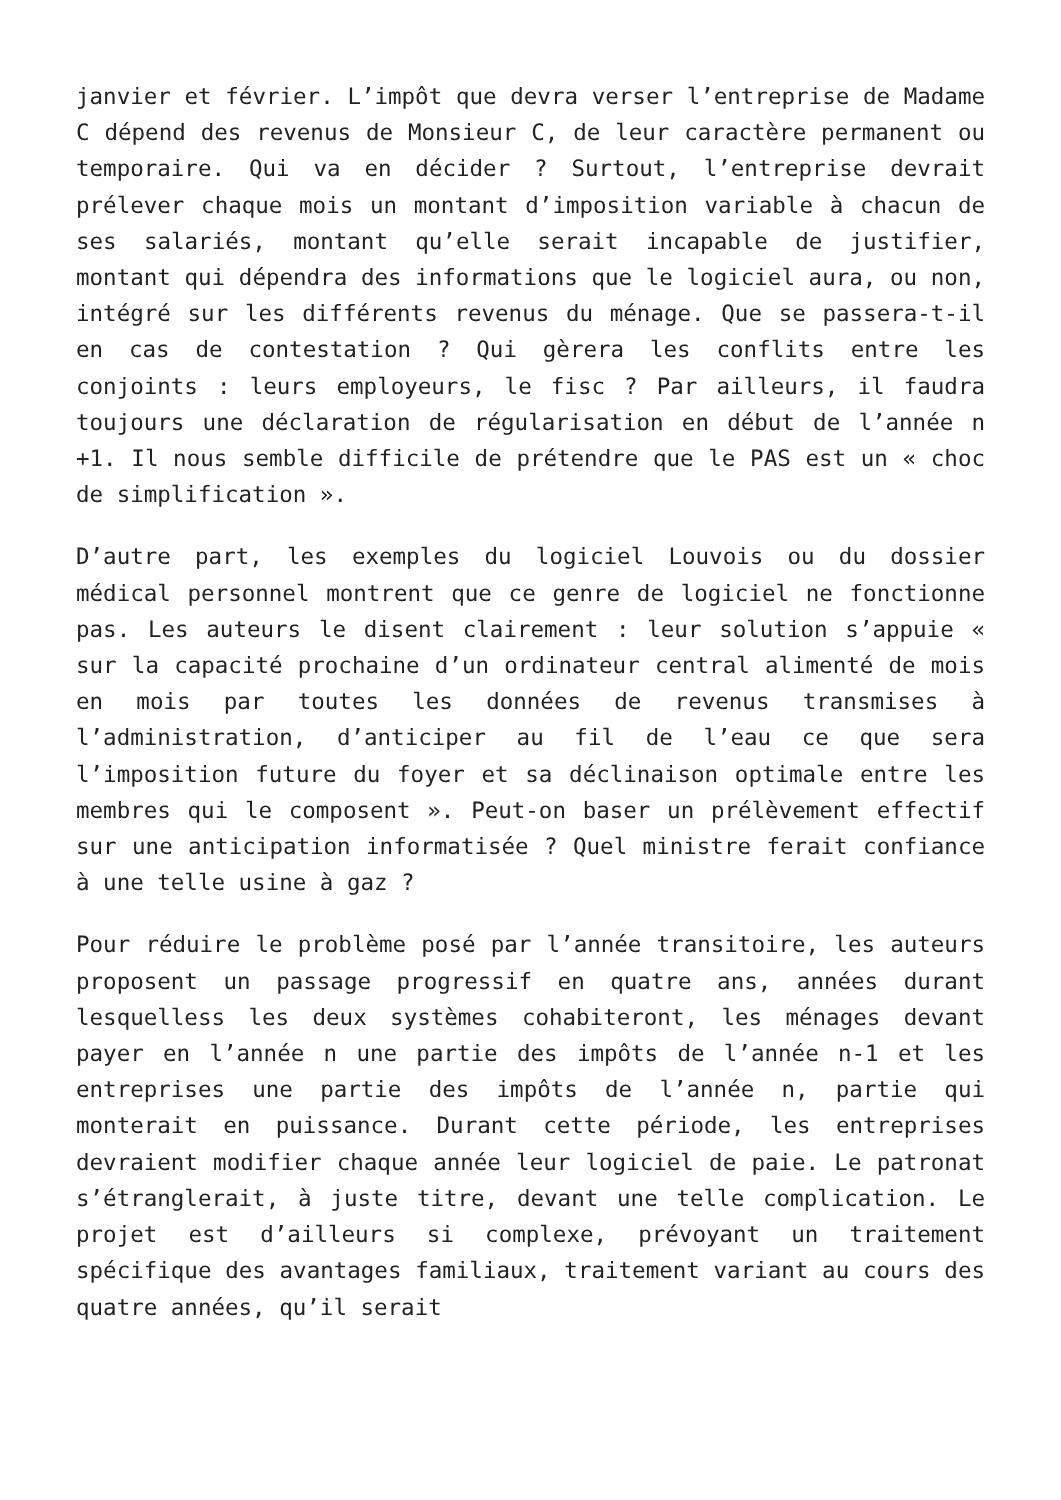janvier et février. L’impôt que devra verser l’entreprise de Madame C dépend des revenus de Monsieur C, de leur caractère permanent ou temporaire. Qui va en décider ? Surtout, l’entreprise devrait prélever chaque mois un montant d’imposition variable à chacun de ses salariés, montant qu’elle serait incapable de justifier, montant qui dépendra des informations que le logiciel aura, ou non, intégré sur les différents revenus du ménage. Que se passera-t-il en cas de contestation ? Qui gèrera les conflits entre les conjoints : leurs employeurs, le fisc ? Par ailleurs, il faudra toujours une déclaration de régularisation en début de l’année n +1. Il nous semble difficile de prétendre que le PAS est un « choc de simplification ».
D’autre part, les exemples du logiciel Louvois ou du dossier médical personnel montrent que ce genre de logiciel ne fonctionne pas. Les auteurs le disent clairement : leur solution s’appuie « sur la capacité prochaine d’un ordinateur central alimenté de mois en mois par toutes les données de revenus transmises à l’administration, d’anticiper au fil de l’eau ce que sera l’imposition future du foyer et sa déclinaison optimale entre les membres qui le composent ». Peut-on baser un prélèvement effectif sur une anticipation informatisée ? Quel ministre ferait confiance à une telle usine à gaz ?
Pour réduire le problème posé par l’année transitoire, les auteurs proposent un passage progressif en quatre ans, années durant lesquelless les deux systèmes cohabiteront, les ménages devant payer en l’année n une partie des impôts de l’année n-1 et les entreprises une partie des impôts de l’année n, partie qui monterait en puissance. Durant cette période, les entreprises devraient modifier chaque année leur logiciel de paie. Le patronat s’étranglerait, à juste titre, devant une telle complication. Le projet est d’ailleurs si complexe, prévoyant un traitement spécifique des avantages familiaux, traitement variant au cours des quatre années, qu’il serait